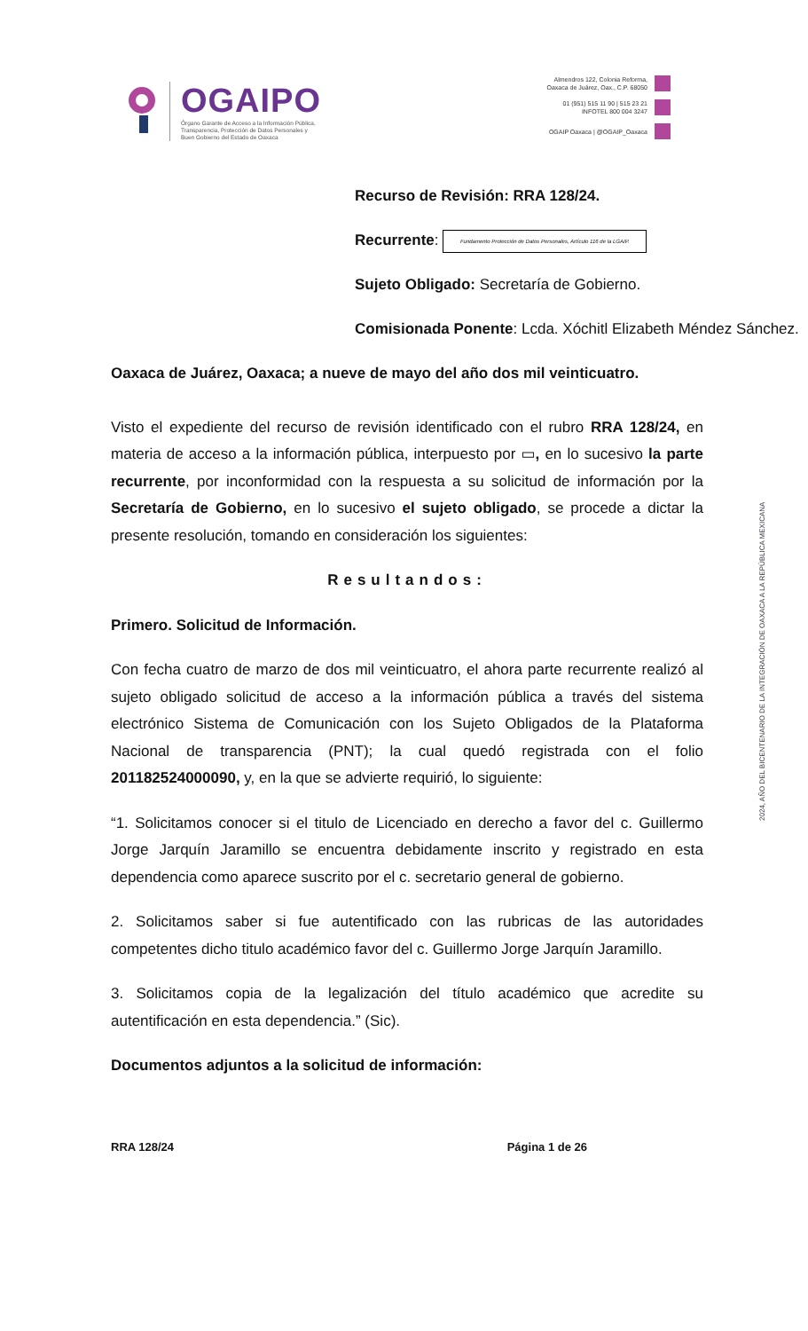OGAIPO
Órgano Garante de Acceso a la Información Pública,
Transparencia, Protección de Datos Personales y
Buen Gobierno del Estado de Oaxaca
Almendros 122, Colonia Reforma,
Oaxaca de Juárez, Oax., C.P. 68050
01 (951) 515 11 90 | 515 23 21
INFOTEL 800 004 3247
OGAIP Oaxaca | @OGAIP_Oaxaca
Recurso de Revisión: RRA 128/24.
Recurrente: Fundamento Protección de Datos Personales, Artículo 116 de la LGAIP.
Sujeto Obligado: Secretaría de Gobierno.
Comisionada Ponente: Lcda. Xóchitl Elizabeth Méndez Sánchez.
Oaxaca de Juárez, Oaxaca; a nueve de mayo del año dos mil veinticuatro.
Visto el expediente del recurso de revisión identificado con el rubro RRA 128/24, en materia de acceso a la información pública, interpuesto por ▭, en lo sucesivo la parte recurrente, por inconformidad con la respuesta a su solicitud de información por la Secretaría de Gobierno, en lo sucesivo el sujeto obligado, se procede a dictar la presente resolución, tomando en consideración los siguientes:
Resultandos:
Primero. Solicitud de Información.
Con fecha cuatro de marzo de dos mil veinticuatro, el ahora parte recurrente realizó al sujeto obligado solicitud de acceso a la información pública a través del sistema electrónico Sistema de Comunicación con los Sujeto Obligados de la Plataforma Nacional de transparencia (PNT); la cual quedó registrada con el folio 201182524000090, y, en la que se advierte requirió, lo siguiente:
“1. Solicitamos conocer si el titulo de Licenciado en derecho a favor del c. Guillermo Jorge Jarquín Jaramillo se encuentra debidamente inscrito y registrado en esta dependencia como aparece suscrito por el c. secretario general de gobierno.
2. Solicitamos saber si fue autentificado con las rubricas de las autoridades competentes dicho titulo académico favor del c. Guillermo Jorge Jarquín Jaramillo.
3. Solicitamos copia de la legalización del título académico que acredite su autentificación en esta dependencia.” (Sic).
Documentos adjuntos a la solicitud de información:
2024, AÑO DEL BICENTENARIO DE LA INTEGRACIÓN DE OAXACA A LA REPÚBLICA MEXICANA
RRA 128/24 Página 1 de 26